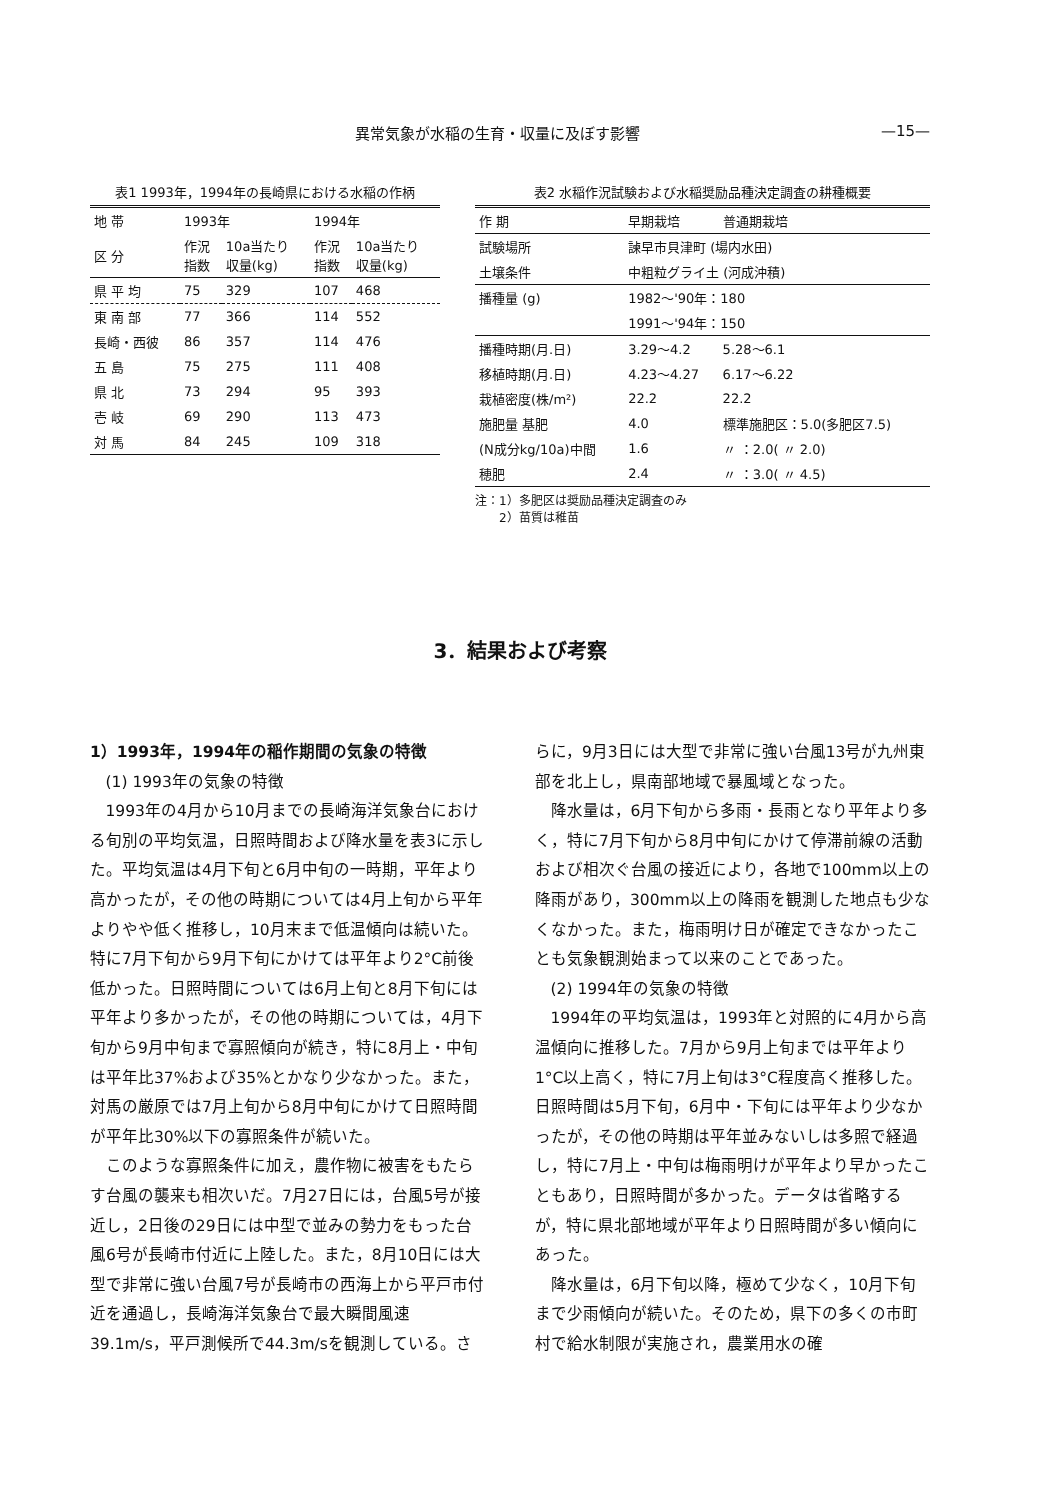異常気象が水稲の生育・収量に及ぼす影響 —15—
表1 1993年，1994年の長崎県における水稲の作柄
| 地 帯 | 1993年 | | 1994年 | |
| --- | --- | --- | --- | --- |
| 区 分 | 作況 指数 | 10a当たり 収量(kg) | 作況 指数 | 10a当たり 収量(kg) |
| 県 平 均 | 75 | 329 | 107 | 468 |
| 東 南 部 | 77 | 366 | 114 | 552 |
| 長崎・西彼 | 86 | 357 | 114 | 476 |
| 五 島 | 75 | 275 | 111 | 408 |
| 県 北 | 73 | 294 | 95 | 393 |
| 壱 岐 | 69 | 290 | 113 | 473 |
| 対 馬 | 84 | 245 | 109 | 318 |
表2 水稲作況試験および水稲奨励品種決定調査の耕種概要
| 作 期 | 早期栽培 | 普通期栽培 |
| --- | --- | --- |
| 試験場所 | 諫早市貝津町 (場内水田) | |
| 土壌条件 | 中粗粒グライ土 (河成沖積) | |
| 播種量 (g) | 1982〜'90年：180 | |
| | 1991〜'94年：150 | |
| 播種時期(月.日) | 3.29〜4.2 | 5.28〜6.1 |
| 移植時期(月.日) | 4.23〜4.27 | 6.17〜6.22 |
| 栽植密度(株/m²) | 22.2 | 22.2 |
| 施肥量 基肥 | 4.0 | 標準施肥区：5.0(多肥区7.5) |
| (N成分kg/10a)中間 | 1.6 | 〃 ：2.0( 〃 2.0) |
| 穂肥 | 2.4 | 〃 ：3.0( 〃 4.5) |
注：1）多肥区は奨励品種決定調査のみ
　　2）苗質は稚苗
3．結果および考察
1）1993年，1994年の稲作期間の気象の特徴
(1) 1993年の気象の特徴
1993年の4月から10月までの長崎海洋気象台における旬別の平均気温，日照時間および降水量を表3に示した。平均気温は4月下旬と6月中旬の一時期，平年より高かったが，その他の時期については4月上旬から平年よりやや低く推移し，10月末まで低温傾向は続いた。特に7月下旬から9月下旬にかけては平年より2°C前後低かった。日照時間については6月上旬と8月下旬には平年より多かったが，その他の時期については，4月下旬から9月中旬まで寡照傾向が続き，特に8月上・中旬は平年比37%および35%とかなり少なかった。また，対馬の厳原では7月上旬から8月中旬にかけて日照時間が平年比30%以下の寡照条件が続いた。
このような寡照条件に加え，農作物に被害をもたらす台風の襲来も相次いだ。7月27日には，台風5号が接近し，2日後の29日には中型で並みの勢力をもった台風6号が長崎市付近に上陸した。また，8月10日には大型で非常に強い台風7号が長崎市の西海上から平戸市付近を通過し，長崎海洋気象台で最大瞬間風速39.1m/s，平戸測候所で44.3m/sを観測している。さらに，9月3日には大型で非常に強い台風13号が九州東部を北上し，県南部地域で暴風域となった。
降水量は，6月下旬から多雨・長雨となり平年より多く，特に7月下旬から8月中旬にかけて停滞前線の活動および相次ぐ台風の接近により，各地で100mm以上の降雨があり，300mm以上の降雨を観測した地点も少なくなかった。また，梅雨明け日が確定できなかったことも気象観測始まって以来のことであった。
(2) 1994年の気象の特徴
1994年の平均気温は，1993年と対照的に4月から高温傾向に推移した。7月から9月上旬までは平年より1°C以上高く，特に7月上旬は3°C程度高く推移した。日照時間は5月下旬，6月中・下旬には平年より少なかったが，その他の時期は平年並みないしは多照で経過し，特に7月上・中旬は梅雨明けが平年より早かったこともあり，日照時間が多かった。データは省略するが，特に県北部地域が平年より日照時間が多い傾向にあった。
降水量は，6月下旬以降，極めて少なく，10月下旬まで少雨傾向が続いた。そのため，県下の多くの市町村で給水制限が実施され，農業用水の確